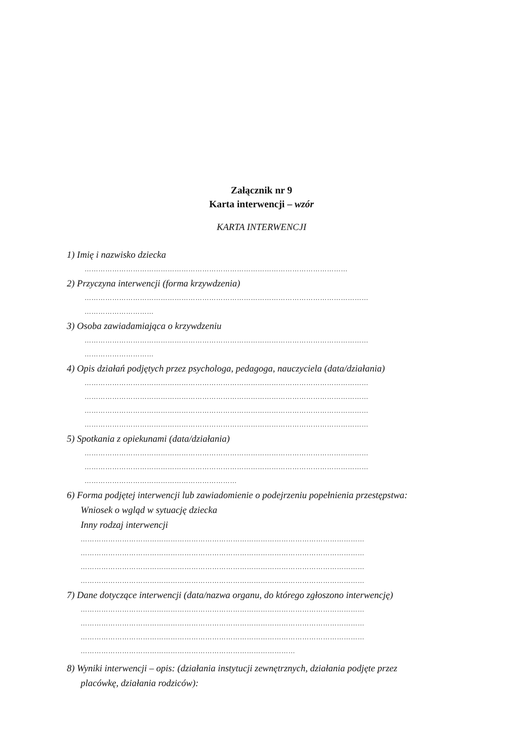Załącznik nr 9
Karta interwencji – wzór
KARTA INTERWENCJI
1) Imię i nazwisko dziecka
……………………………………………………………………………………………………
2) Przyczyna interwencji (forma krzywdzenia)
……………………………………………………………………………………………………………
…………………………
3) Osoba zawiadamiająca o krzywdzeniu
……………………………………………………………………………………………………………
…………………………
4) Opis działań podjętych przez psychologa, pedagoga, nauczyciela (data/działania)
……………………………………………………………………………………………………………
……………………………………………………………………………………………………………
……………………………………………………………………………………………………………
……………………………………………………………………………………………………………
5) Spotkania z opiekunami (data/działania)
……………………………………………………………………………………………………………
……………………………………………………………………………………………………………
…………………………………………………………
6) Forma podjętej interwencji lub zawiadomienie o podejrzeniu popełnienia przestępstwa:
Wniosek o wgląd w sytuację dziecka
Inny rodzaj interwencji
……………………………………………………………………………………………………………
……………………………………………………………………………………………………………
……………………………………………………………………………………………………………
……………………………………………………………………………………………………………
7) Dane dotyczące interwencji (data/nazwa organu, do którego zgłoszono interwencję)
……………………………………………………………………………………………………………
……………………………………………………………………………………………………………
……………………………………………………………………………………………………………
…………………………………………………………………………………
8) Wyniki interwencji – opis: (działania instytucji zewnętrznych, działania podjęte przez
placówkę, działania rodziców):